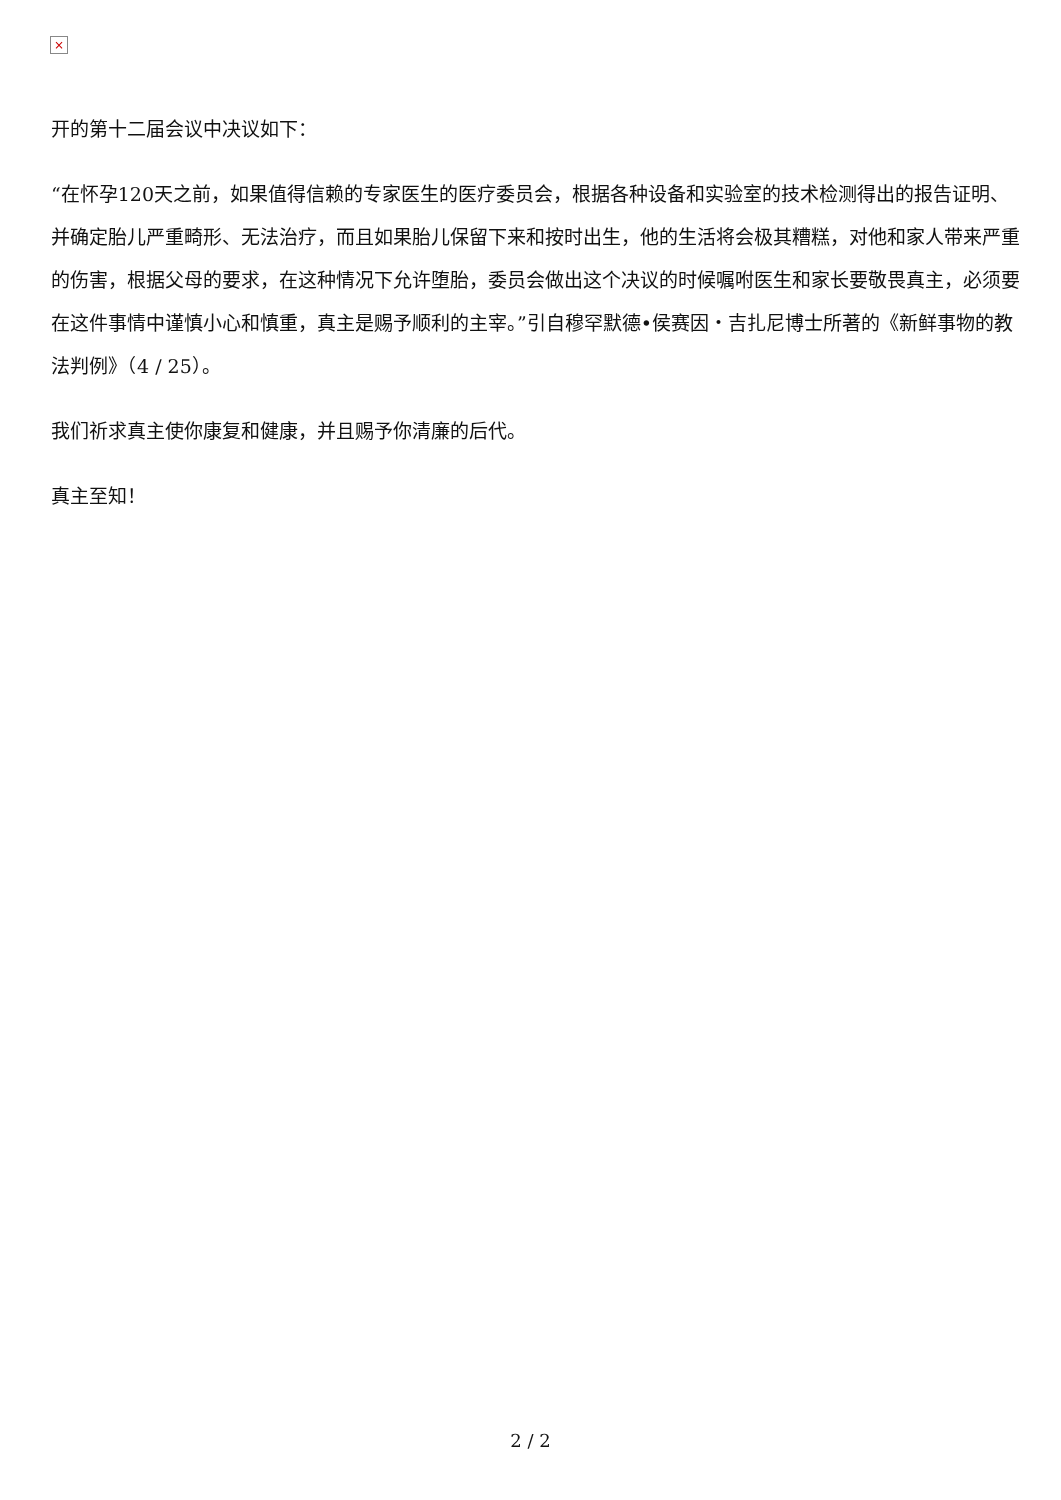×
开的第十二届会议中决议如下：
“在怀孕120天之前，如果值得信赖的专家医生的医疗委员会，根据各种设备和实验室的技术检测得出的报告证明、并确定胎儿严重畸形、无法治疗，而且如果胎儿保留下来和按时出生，他的生活将会极其糟糕，对他和家人带来严重的伤害，根据父母的要求，在这种情况下允许堕胎，委员会做出这个决议的时候嘱咐医生和家长要敬畏真主，必须要在这件事情中谨慎小心和慎重，真主是赐予顺利的主宰。”引自穆罕默德•侯赛因・吉扎尼博士所著的《新鲜事物的教法判例》（4 / 25）。
我们祈求真主使你康复和健康，并且赐予你清廉的后代。
真主至知！
2 / 2